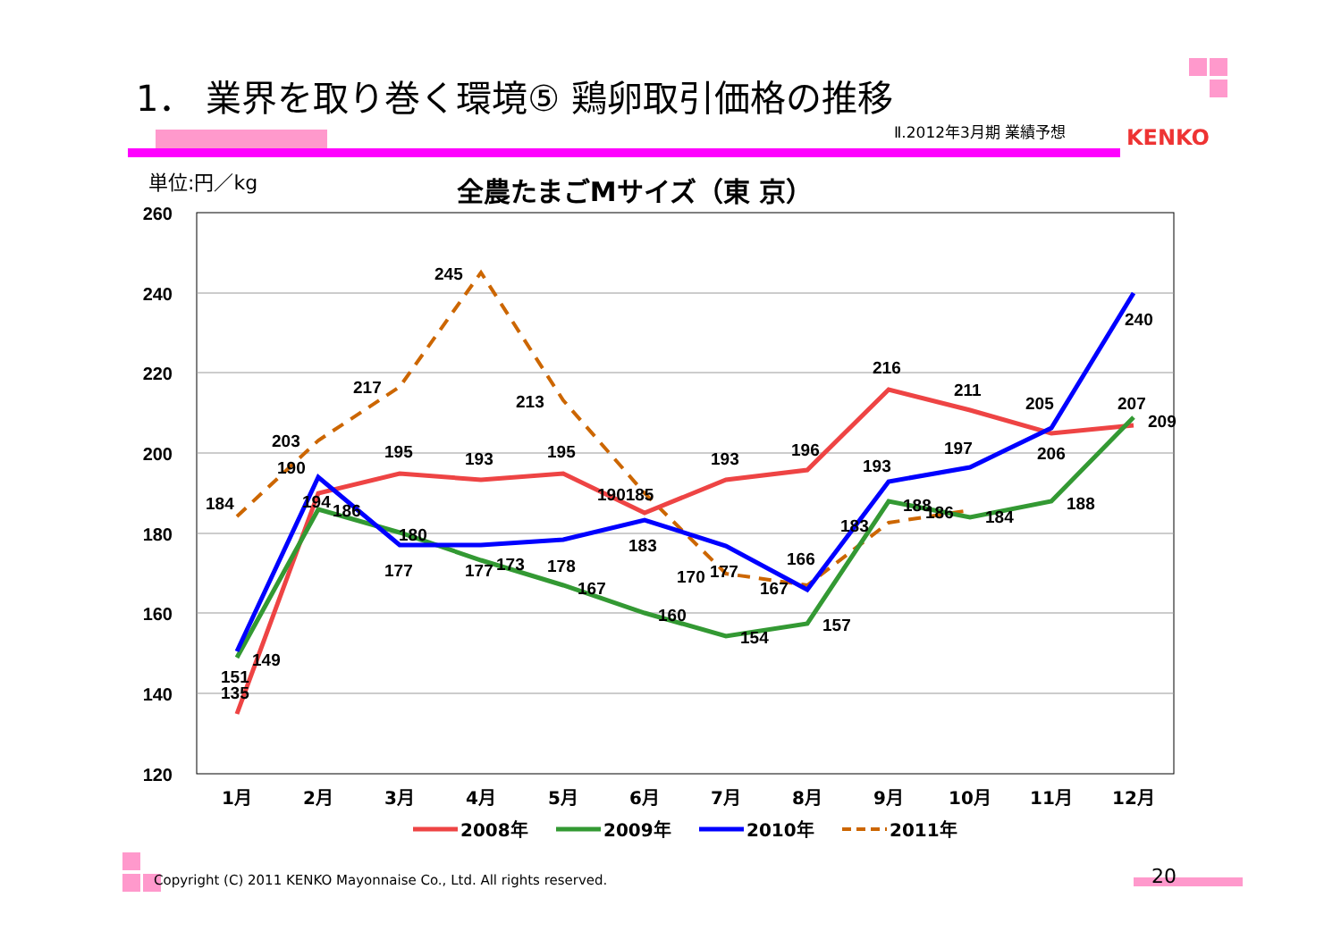1． 業界を取り巻く環境⑤ 鶏卵取引価格の推移
Ⅱ.2012年3月期 業績予想 KENKO
単位:円／kg
全農たまごMサイズ（東 京）
260
240
220
200
180
160
140
120
1月
2月
3月
4月
5月
6月
7月
8月
9月
10月
11月
12月
184
203
217
245
213
190
195
193
195
190185
193
196
216
211
205
207
209
240
206
197
193
183
188
186
184
188
180
177
177
173
178
167
183
170
177
167
166
160
154
157
194
186
149
151
135
2008年
2009年
2010年
2011年
Copyright (C) 2011 KENKO Mayonnaise Co., Ltd. All rights reserved.
20